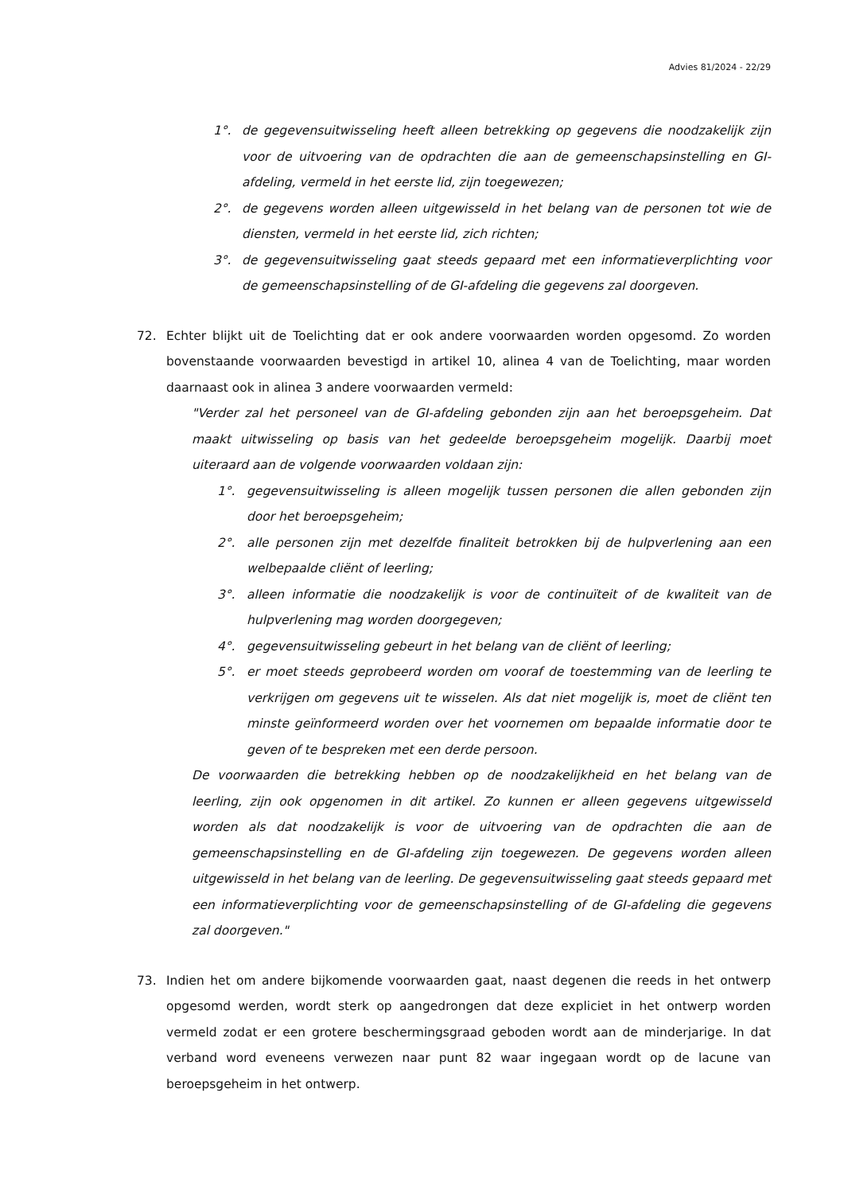Advies 81/2024 - 22/29
1°. de gegevensuitwisseling heeft alleen betrekking op gegevens die noodzakelijk zijn voor de uitvoering van de opdrachten die aan de gemeenschapsinstelling en GI-afdeling, vermeld in het eerste lid, zijn toegewezen;
2°. de gegevens worden alleen uitgewisseld in het belang van de personen tot wie de diensten, vermeld in het eerste lid, zich richten;
3°. de gegevensuitwisseling gaat steeds gepaard met een informatieverplichting voor de gemeenschapsinstelling of de GI-afdeling die gegevens zal doorgeven.
72. Echter blijkt uit de Toelichting dat er ook andere voorwaarden worden opgesomd. Zo worden bovenstaande voorwaarden bevestigd in artikel 10, alinea 4 van de Toelichting, maar worden daarnaast ook in alinea 3 andere voorwaarden vermeld:
"Verder zal het personeel van de GI-afdeling gebonden zijn aan het beroepsgeheim. Dat maakt uitwisseling op basis van het gedeelde beroepsgeheim mogelijk. Daarbij moet uiteraard aan de volgende voorwaarden voldaan zijn:
1°. gegevensuitwisseling is alleen mogelijk tussen personen die allen gebonden zijn door het beroepsgeheim;
2°. alle personen zijn met dezelfde finaliteit betrokken bij de hulpverlening aan een welbepaalde cliënt of leerling;
3°. alleen informatie die noodzakelijk is voor de continuïteit of de kwaliteit van de hulpverlening mag worden doorgegeven;
4°. gegevensuitwisseling gebeurt in het belang van de cliënt of leerling;
5°. er moet steeds geprobeerd worden om vooraf de toestemming van de leerling te verkrijgen om gegevens uit te wisselen. Als dat niet mogelijk is, moet de cliënt ten minste geïnformeerd worden over het voornemen om bepaalde informatie door te geven of te bespreken met een derde persoon.
De voorwaarden die betrekking hebben op de noodzakelijkheid en het belang van de leerling, zijn ook opgenomen in dit artikel. Zo kunnen er alleen gegevens uitgewisseld worden als dat noodzakelijk is voor de uitvoering van de opdrachten die aan de gemeenschapsinstelling en de GI-afdeling zijn toegewezen. De gegevens worden alleen uitgewisseld in het belang van de leerling. De gegevensuitwisseling gaat steeds gepaard met een informatieverplichting voor de gemeenschapsinstelling of de GI-afdeling die gegevens zal doorgeven."
73. Indien het om andere bijkomende voorwaarden gaat, naast degenen die reeds in het ontwerp opgesomd werden, wordt sterk op aangedrongen dat deze expliciet in het ontwerp worden vermeld zodat er een grotere beschermingsgraad geboden wordt aan de minderjarige. In dat verband word eveneens verwezen naar punt 82 waar ingegaan wordt op de lacune van beroepsgeheim in het ontwerp.